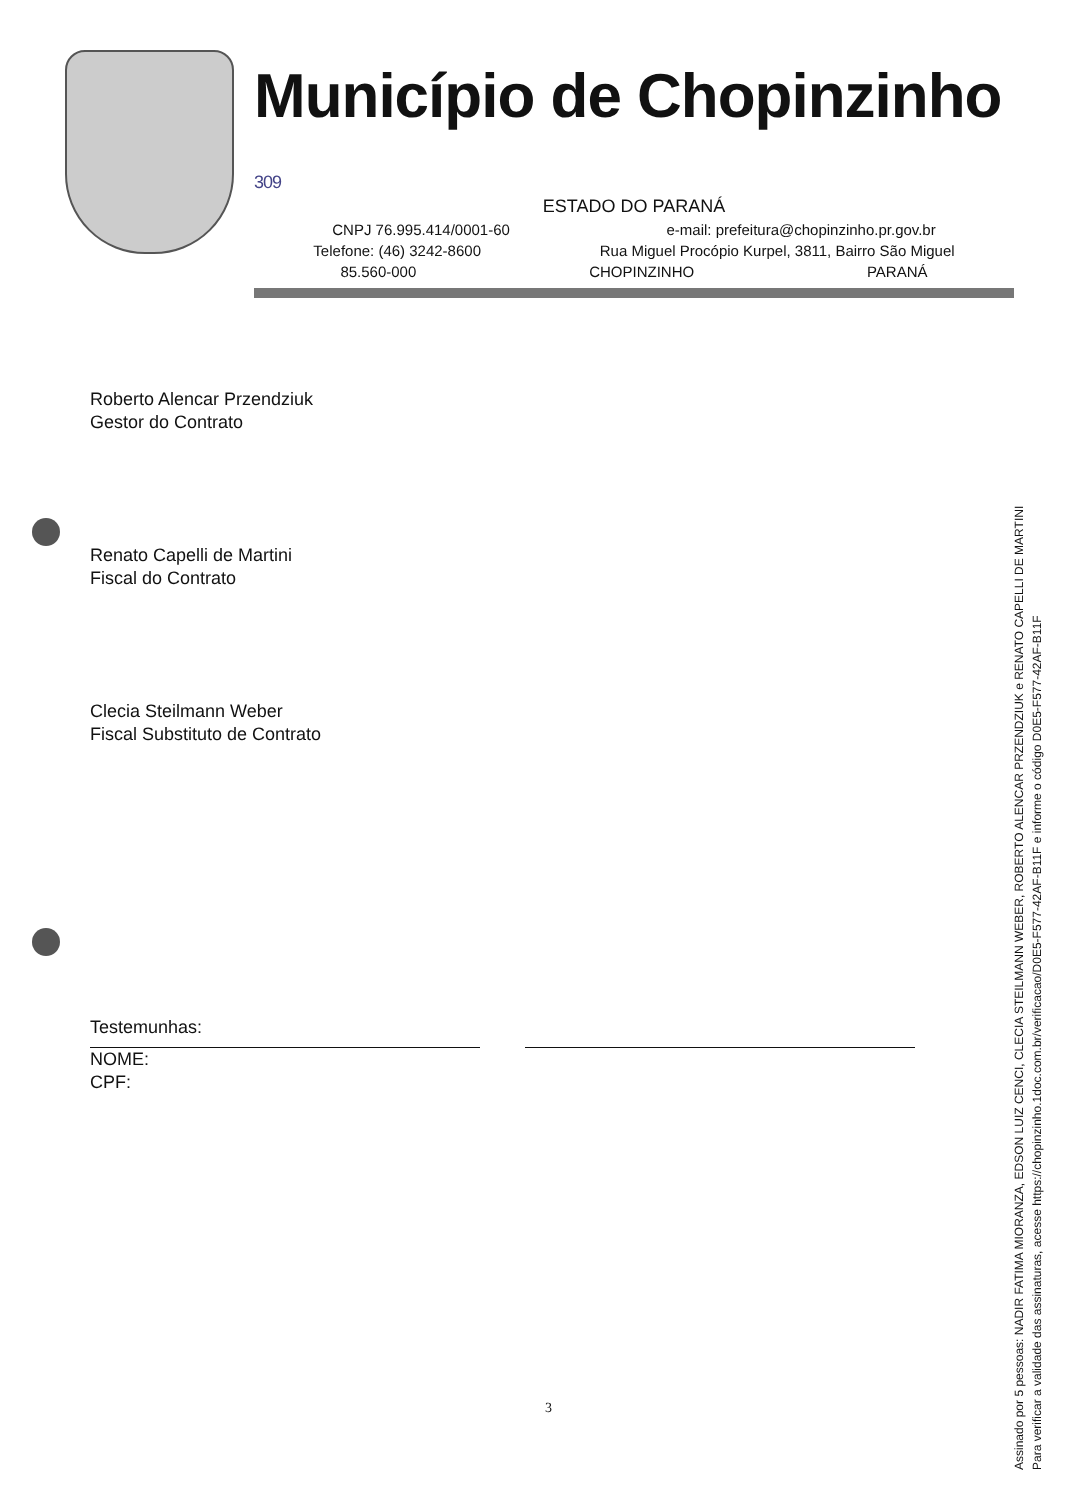Município de Chopinzinho 309
ESTADO DO PARANÁ
CNPJ 76.995.414/0001-60 e-mail: prefeitura@chopinzinho.pr.gov.br
Telefone: (46) 3242-8600 Rua Miguel Procópio Kurpel, 3811, Bairro São Miguel
85.560-000 CHOPINZINHO PARANÁ
Roberto Alencar Przendziuk
Gestor do Contrato
Renato Capelli de Martini
Fiscal do Contrato
Clecia Steilmann Weber
Fiscal Substituto de Contrato
Testemunhas:
NOME:
CPF:
3
Assinado por 5 pessoas: NADIR FATIMA MIORANZA, EDSON LUIZ CENCI, CLECIA STEILMANN WEBER, ROBERTO ALENCAR PRZENDZIUK e RENATO CAPELLI DE MARTINI
Para verificar a validade das assinaturas, acesse https://chopinzinho.1doc.com.br/verificacao/D0E5-F577-42AF-B11F e informe o código D0E5-F577-42AF-B11F